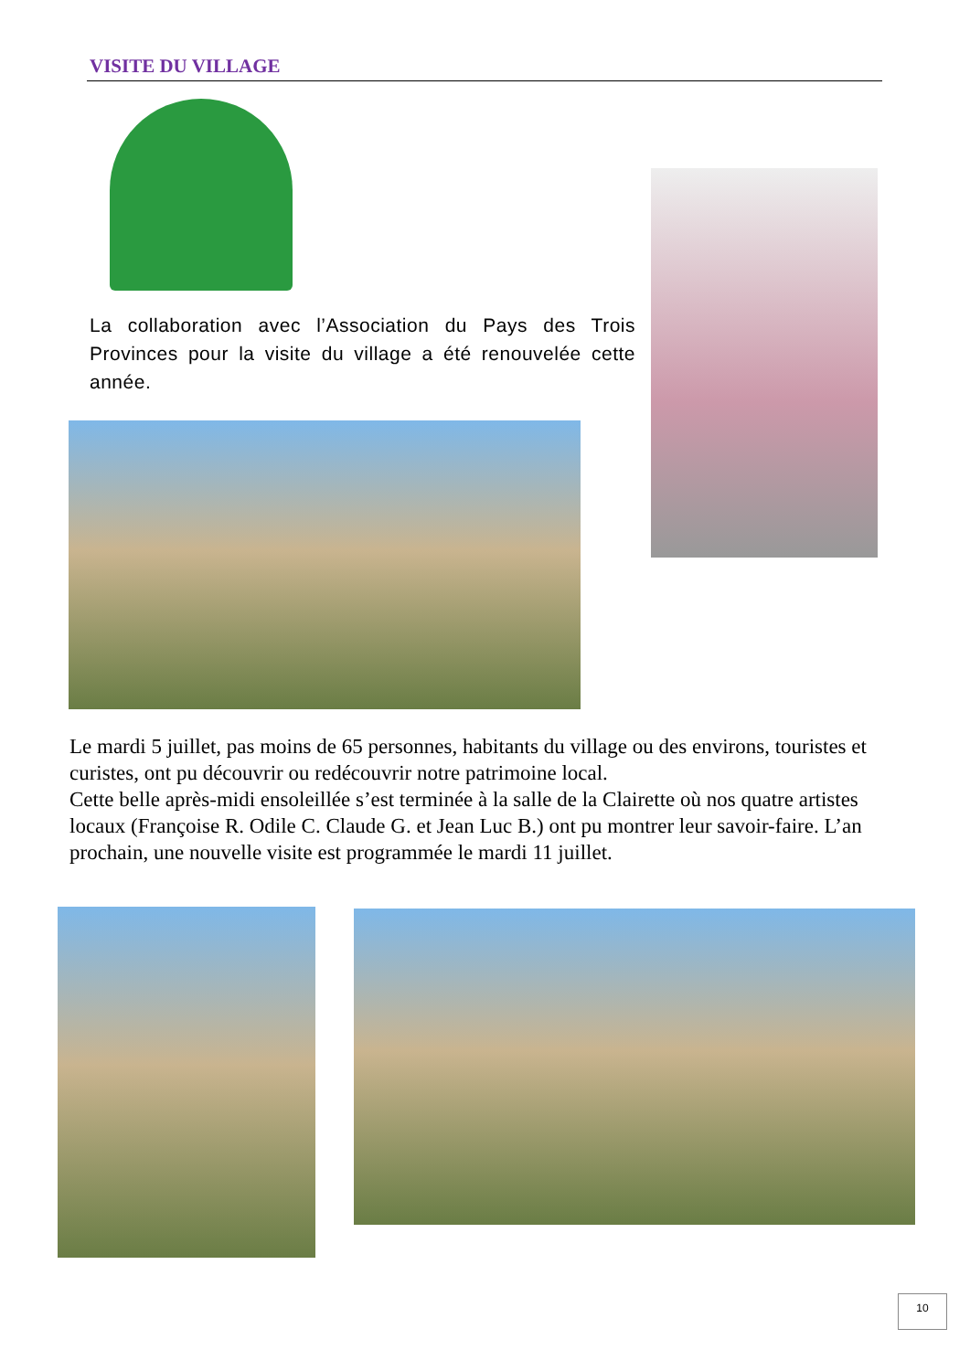VISITE DU VILLAGE
La collaboration avec l’Association du Pays des Trois Provinces pour la visite du village a été renouvelée cette année.
Le mardi 5 juillet, pas moins de 65 personnes, habitants du village ou des environs, touristes et curistes, ont pu découvrir ou redécouvrir notre patrimoine local.
Cette belle après-midi ensoleillée s’est terminée à la salle de la Clairette où nos quatre artistes locaux (Françoise R. Odile C. Claude G. et Jean Luc B.) ont pu montrer leur savoir-faire. L’an prochain, une nouvelle visite est programmée le mardi 11 juillet.
10